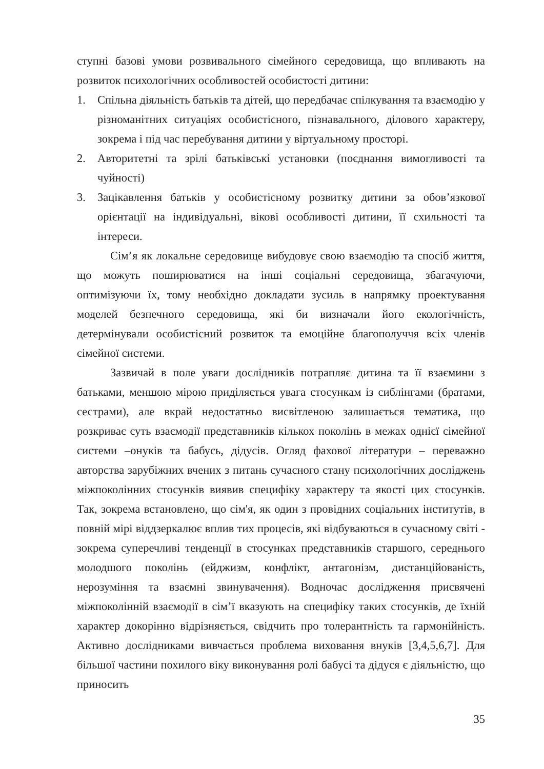ступні базові умови розвивального сімейного середовища, що впливають на розвиток психологічних особливостей особистості дитини:
1. Спільна діяльність батьків та дітей, що передбачає спілкування та взаємодію у різноманітних ситуаціях особистісного, пізнавального, ділового характеру, зокрема і під час перебування дитини у віртуальному просторі.
2. Авторитетні та зрілі батьківські установки (поєднання вимогливості та чуйності)
3. Зацікавлення батьків у особистісному розвитку дитини за обов’язкової орієнтації на індивідуальні, вікові особливості дитини, її схильності та інтереси.
Сім’я як локальне середовище вибудовує свою взаємодію та спосіб життя, що можуть поширюватися на інші соціальні середовища, збагачуючи, оптимізуючи їх, тому необхідно докладати зусиль в напрямку проектування моделей безпечного середовища, які би визначали його екологічність, детермінували особистісний розвиток та емоційне благополуччя всіх членів сімейної системи.
Зазвичай в поле уваги дослідників потрапляє дитина та її взаємини з батьками, меншою мірою приділяється увага стосункам із сиблінгами (братами, сестрами), але вкрай недостатньо висвітленою залишається тематика, що розкриває суть взаємодії представників кількох поколінь в межах однієї сімейної системи –онуків та бабусь, дідусів. Огляд фахової літератури – переважно авторства зарубіжних вчених з питань сучасного стану психологічних досліджень міжпоколінних стосунків виявив специфіку характеру та якості цих стосунків. Так, зокрема встановлено, що сім'я, як один з провідних соціальних інститутів, в повній мірі віддзеркалює вплив тих процесів, які відбуваються в сучасному світі - зокрема суперечливі тенденції в стосунках представників старшого, середнього молодшого поколінь (ейджизм, конфлікт, антагонізм, дистанційованість, нерозуміння та взаємні звинувачення). Водночас дослідження присвячені міжпоколінній взаємодії в сім’ї вказують на специфіку таких стосунків, де їхній характер докорінно відрізняється, свідчить про толерантність та гармонійність. Активно дослідниками вивчається проблема виховання внуків [3,4,5,6,7]. Для більшої частини похилого віку виконування ролі бабусі та дідуся є діяльністю, що приносить
35